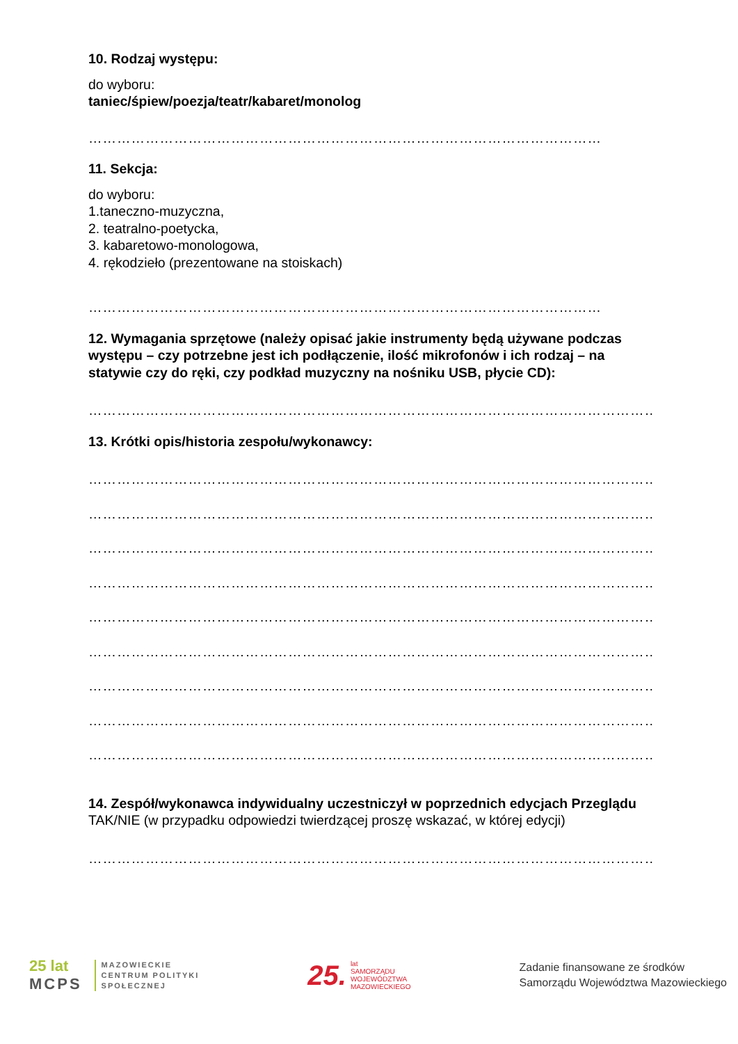10. Rodzaj występu:
do wyboru:
taniec/śpiew/poezja/teatr/kabaret/monolog
………………………………………………………………………………………………
11. Sekcja:
do wyboru:
1.taneczno-muzyczna,
2. teatralno-poetycka,
3. kabaretowo-monologowa,
4. rękodzieło (prezentowane na stoiskach)
………………………………………………………………………………………………
12. Wymagania sprzętowe (należy opisać jakie instrumenty będą używane podczas występu – czy potrzebne jest ich podłączenie, ilość mikrofonów i ich rodzaj – na statywie czy do ręki, czy podkład muzyczny na nośniku USB, płycie CD):
…………………………………………………………………………………………………………
13. Krótki opis/historia zespołu/wykonawcy:
…………………………………………………………………………………………………………
…………………………………………………………………………………………………………
…………………………………………………………………………………………………………
…………………………………………………………………………………………………………
…………………………………………………………………………………………………………
…………………………………………………………………………………………………………
…………………………………………………………………………………………………………
…………………………………………………………………………………………………………
…………………………………………………………………………………………………………
14. Zespół/wykonawca indywidualny uczestniczył w poprzednich edycjach Przeglądu TAK/NIE (w przypadku odpowiedzi twierdzącej proszę wskazać, w której edycji)
………………………………………………………………………………………………………….....
25 lat
MCPS
MAZOWIECKIE
CENTRUM POLITYKI
SPOŁECZNEJ
25.
lat
SAMORZĄDU
WOJEWÓDZTWA
MAZOWIECKIEGO
Zadanie finansowane ze środków
Samorządu Województwa Mazowieckiego